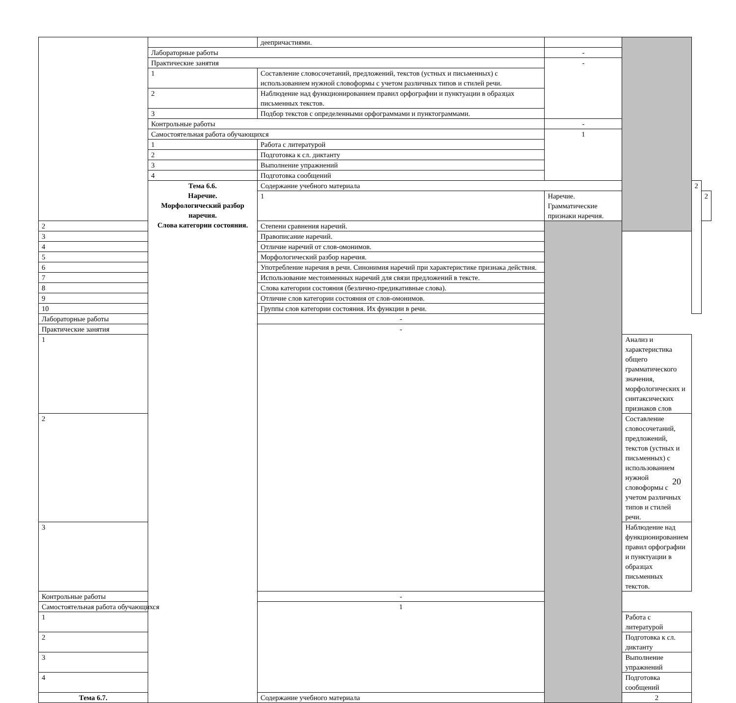| | | деепричастиями. | | | | |
| | Лабораторные работы | | - | | | |
| | Практические занятия | | - | | | |
| | 1 | Составление словосочетаний, предложений, текстов (устных и письменных) с использованием нужной словоформы с учетом различных типов и стилей речи. | | | | |
| | 2 | Наблюдение над функционированием правил орфографии и пунктуации в образцах письменных текстов. | | | | |
| | 3 | Подбор текстов с определенными орфограммами и пунктограммами. | | | | |
| | Контрольные работы | | - | | | |
| | Самостоятельная работа обучающихся | | 1 | | | |
| | 1 | Работа с литературой | | | | |
| | 2 | Подготовка к сл. диктанту | | | | |
| | 3 | Выполнение упражнений | | | | |
| | 4 | Подготовка сообщений | | | | |
| | Тема 6.6. Наречие. Морфологический разбор наречия. Слова категории состояния. | Содержание учебного материала | | | 2 | |
| | | 1 | Наречие. Грамматические признаки наречия. | | | 2 |
| 2 | | Степени сравнения наречий. | | | | |
| 3 | | Правописание наречий. | | | | |
| 4 | | Отличие наречий от слов-омонимов. | | | | |
| 5 | | Морфологический разбор наречия. | | | | |
| 6 | | Употребление наречия в речи. Синонимия наречий при характеристике признака действия. | | | | |
| 7 | | Использование местоименных наречий для связи предложений в тексте. | | | | |
| 8 | | Слова категории состояния (безлично-предикативные слова). | | | | |
| 9 | | Отличие слов категории состояния от слов-омонимов. | | | | |
| 10 | | Группы слов категории состояния. Их функции в речи. | | | | |
| Лабораторные работы | | - | | | | |
| Практические занятия | | - | | | | |
| 1 | | | | Анализ и характеристика общего грамматического значения, морфологических и синтаксических признаков слов | | |
| 2 | | | | Составление словосочетаний, предложений, текстов (устных и письменных) с использованием нужной словоформы с учетом различных типов и стилей речи. | | |
| 3 | | | | Наблюдение над функционированием правил орфографии и пунктуации в образцах письменных текстов. | | |
| Контрольные работы | | - | | | | |
| Самостоятельная работа обучающихся | | 1 | | | | |
| 1 | | | | Работа с литературой | | |
| 2 | | | | Подготовка к сл. диктанту | | |
| 3 | | | | Выполнение упражнений | | |
| 4 | | | | Подготовка сообщений | | |
| Тема 6.7. | | Содержание учебного материала | | 2 | | |
20